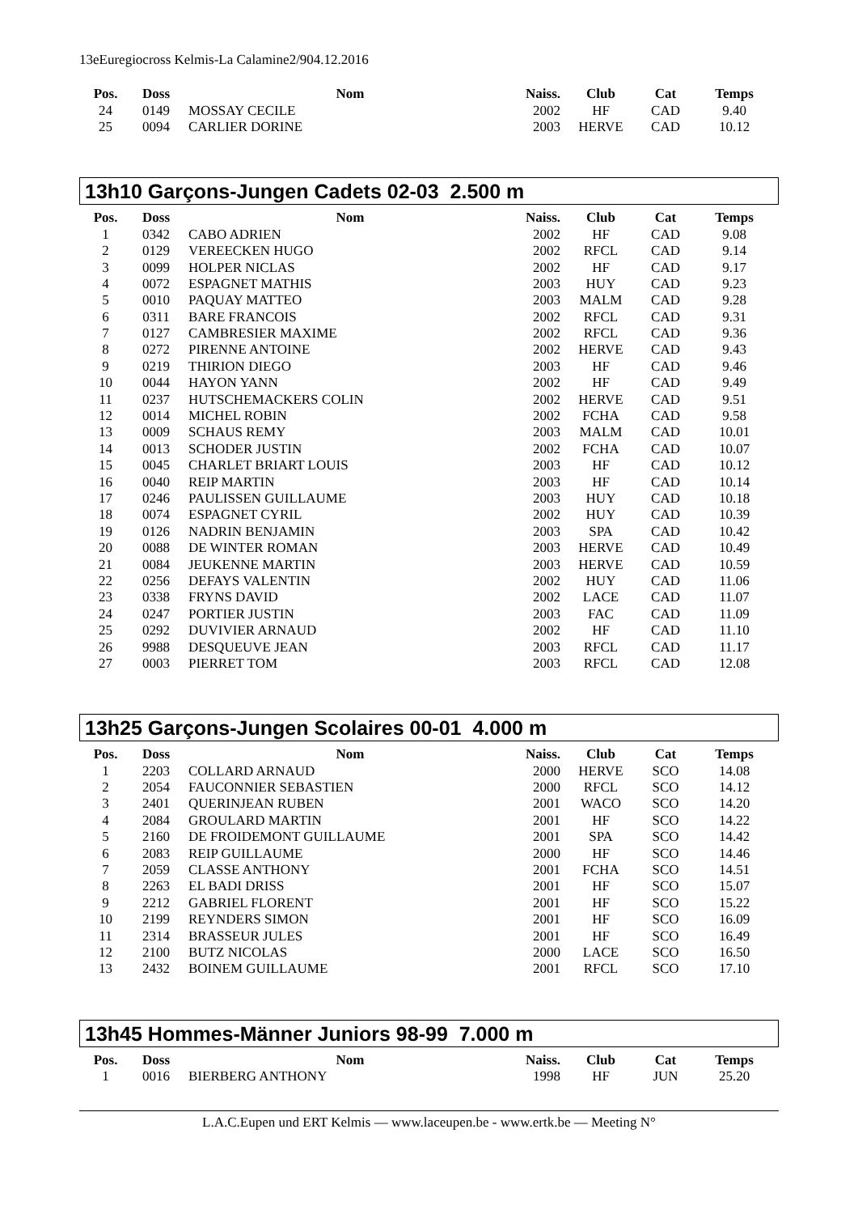13eEuregiocross Kelmis-La Calamine2/904.12.2016
| Pos. | Doss | Nom | Naiss. | Club | Cat | Temps |
| --- | --- | --- | --- | --- | --- | --- |
| 24 | 0149 | MOSSAY CECILE | 2002 | HF | CAD | 9.40 |
| 25 | 0094 | CARLIER DORINE | 2003 | HERVE | CAD | 10.12 |
13h10 Garçons-Jungen Cadets 02-03 2.500 m
| Pos. | Doss | Nom | Naiss. | Club | Cat | Temps |
| --- | --- | --- | --- | --- | --- | --- |
| 1 | 0342 | CABO ADRIEN | 2002 | HF | CAD | 9.08 |
| 2 | 0129 | VEREECKEN HUGO | 2002 | RFCL | CAD | 9.14 |
| 3 | 0099 | HOLPER NICLAS | 2002 | HF | CAD | 9.17 |
| 4 | 0072 | ESPAGNET MATHIS | 2003 | HUY | CAD | 9.23 |
| 5 | 0010 | PAQUAY MATTEO | 2003 | MALM | CAD | 9.28 |
| 6 | 0311 | BARE FRANCOIS | 2002 | RFCL | CAD | 9.31 |
| 7 | 0127 | CAMBRESIER MAXIME | 2002 | RFCL | CAD | 9.36 |
| 8 | 0272 | PIRENNE ANTOINE | 2002 | HERVE | CAD | 9.43 |
| 9 | 0219 | THIRION DIEGO | 2003 | HF | CAD | 9.46 |
| 10 | 0044 | HAYON YANN | 2002 | HF | CAD | 9.49 |
| 11 | 0237 | HUTSCHEMACKERS COLIN | 2002 | HERVE | CAD | 9.51 |
| 12 | 0014 | MICHEL ROBIN | 2002 | FCHA | CAD | 9.58 |
| 13 | 0009 | SCHAUS REMY | 2003 | MALM | CAD | 10.01 |
| 14 | 0013 | SCHODER JUSTIN | 2002 | FCHA | CAD | 10.07 |
| 15 | 0045 | CHARLET BRIART LOUIS | 2003 | HF | CAD | 10.12 |
| 16 | 0040 | REIP MARTIN | 2003 | HF | CAD | 10.14 |
| 17 | 0246 | PAULISSEN GUILLAUME | 2003 | HUY | CAD | 10.18 |
| 18 | 0074 | ESPAGNET CYRIL | 2002 | HUY | CAD | 10.39 |
| 19 | 0126 | NADRIN BENJAMIN | 2003 | SPA | CAD | 10.42 |
| 20 | 0088 | DE WINTER ROMAN | 2003 | HERVE | CAD | 10.49 |
| 21 | 0084 | JEUKENNE MARTIN | 2003 | HERVE | CAD | 10.59 |
| 22 | 0256 | DEFAYS VALENTIN | 2002 | HUY | CAD | 11.06 |
| 23 | 0338 | FRYNS DAVID | 2002 | LACE | CAD | 11.07 |
| 24 | 0247 | PORTIER JUSTIN | 2003 | FAC | CAD | 11.09 |
| 25 | 0292 | DUVIVIER ARNAUD | 2002 | HF | CAD | 11.10 |
| 26 | 9988 | DESQUEUVE JEAN | 2003 | RFCL | CAD | 11.17 |
| 27 | 0003 | PIERRET TOM | 2003 | RFCL | CAD | 12.08 |
13h25 Garçons-Jungen Scolaires 00-01 4.000 m
| Pos. | Doss | Nom | Naiss. | Club | Cat | Temps |
| --- | --- | --- | --- | --- | --- | --- |
| 1 | 2203 | COLLARD ARNAUD | 2000 | HERVE | SCO | 14.08 |
| 2 | 2054 | FAUCONNIER SEBASTIEN | 2000 | RFCL | SCO | 14.12 |
| 3 | 2401 | QUERINJEAN RUBEN | 2001 | WACO | SCO | 14.20 |
| 4 | 2084 | GROULARD MARTIN | 2001 | HF | SCO | 14.22 |
| 5 | 2160 | DE FROIDEMONT GUILLAUME | 2001 | SPA | SCO | 14.42 |
| 6 | 2083 | REIP GUILLAUME | 2000 | HF | SCO | 14.46 |
| 7 | 2059 | CLASSE ANTHONY | 2001 | FCHA | SCO | 14.51 |
| 8 | 2263 | EL BADI DRISS | 2001 | HF | SCO | 15.07 |
| 9 | 2212 | GABRIEL FLORENT | 2001 | HF | SCO | 15.22 |
| 10 | 2199 | REYNDERS SIMON | 2001 | HF | SCO | 16.09 |
| 11 | 2314 | BRASSEUR JULES | 2001 | HF | SCO | 16.49 |
| 12 | 2100 | BUTZ NICOLAS | 2000 | LACE | SCO | 16.50 |
| 13 | 2432 | BOINEM GUILLAUME | 2001 | RFCL | SCO | 17.10 |
13h45 Hommes-Männer Juniors 98-99 7.000 m
| Pos. | Doss | Nom | Naiss. | Club | Cat | Temps |
| --- | --- | --- | --- | --- | --- | --- |
| 1 | 0016 | BIERBERG ANTHONY | 1998 | HF | JUN | 25.20 |
L.A.C.Eupen und ERT Kelmis — www.laceupen.be - www.ertk.be — Meeting N°